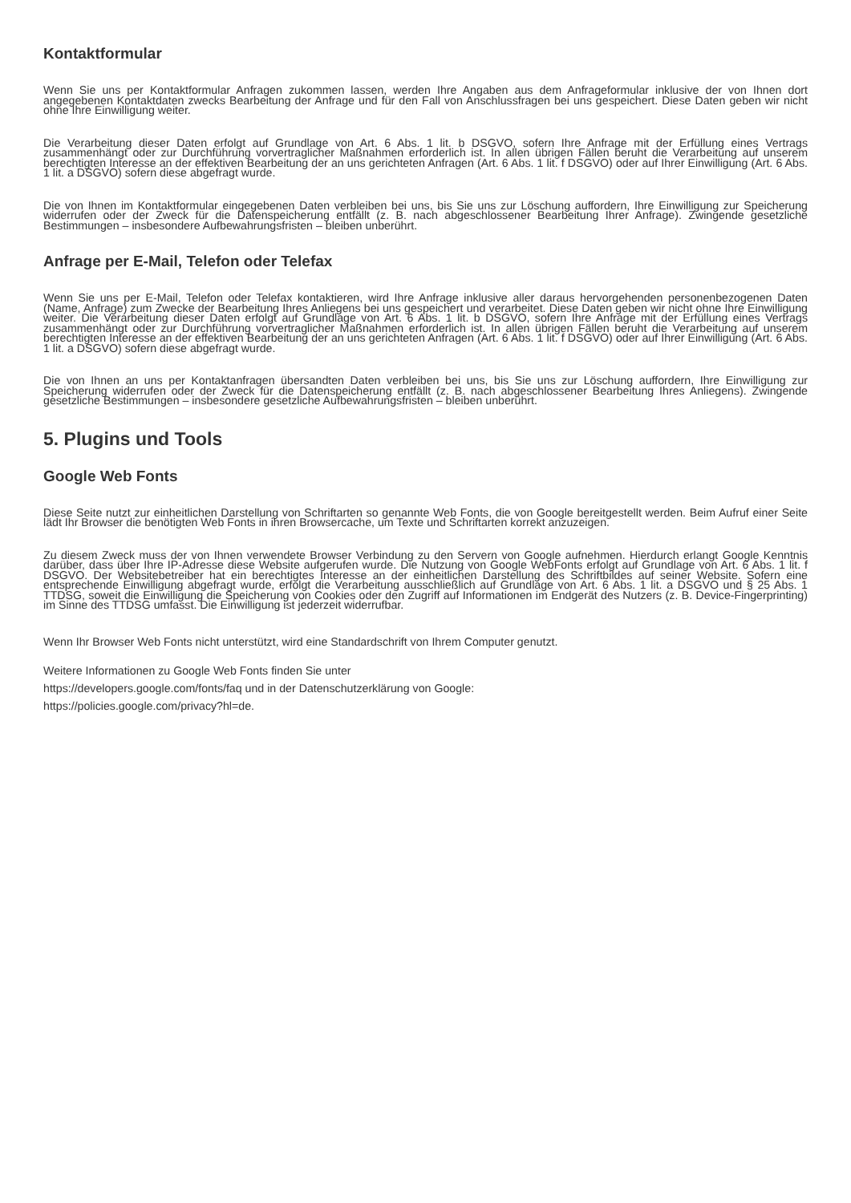Kontaktformular
Wenn Sie uns per Kontaktformular Anfragen zukommen lassen, werden Ihre Angaben aus dem Anfrageformular inklusive der von Ihnen dort angegebenen Kontaktdaten zwecks Bearbeitung der Anfrage und für den Fall von Anschlussfragen bei uns gespeichert. Diese Daten geben wir nicht ohne Ihre Einwilligung weiter.
Die Verarbeitung dieser Daten erfolgt auf Grundlage von Art. 6 Abs. 1 lit. b DSGVO, sofern Ihre Anfrage mit der Erfüllung eines Vertrags zusammenhängt oder zur Durchführung vorvertraglicher Maßnahmen erforderlich ist. In allen übrigen Fällen beruht die Verarbeitung auf unserem berechtigten Interesse an der effektiven Bearbeitung der an uns gerichteten Anfragen (Art. 6 Abs. 1 lit. f DSGVO) oder auf Ihrer Einwilligung (Art. 6 Abs. 1 lit. a DSGVO) sofern diese abgefragt wurde.
Die von Ihnen im Kontaktformular eingegebenen Daten verbleiben bei uns, bis Sie uns zur Löschung auffordern, Ihre Einwilligung zur Speicherung widerrufen oder der Zweck für die Datenspeicherung entfällt (z. B. nach abgeschlossener Bearbeitung Ihrer Anfrage). Zwingende gesetzliche Bestimmungen – insbesondere Aufbewahrungsfristen – bleiben unberührt.
Anfrage per E-Mail, Telefon oder Telefax
Wenn Sie uns per E-Mail, Telefon oder Telefax kontaktieren, wird Ihre Anfrage inklusive aller daraus hervorgehenden personenbezogenen Daten (Name, Anfrage) zum Zwecke der Bearbeitung Ihres Anliegens bei uns gespeichert und verarbeitet. Diese Daten geben wir nicht ohne Ihre Einwilligung weiter. Die Verarbeitung dieser Daten erfolgt auf Grundlage von Art. 6 Abs. 1 lit. b DSGVO, sofern Ihre Anfrage mit der Erfüllung eines Vertrags zusammenhängt oder zur Durchführung vorvertraglicher Maßnahmen erforderlich ist. In allen übrigen Fällen beruht die Verarbeitung auf unserem berechtigten Interesse an der effektiven Bearbeitung der an uns gerichteten Anfragen (Art. 6 Abs. 1 lit. f DSGVO) oder auf Ihrer Einwilligung (Art. 6 Abs. 1 lit. a DSGVO) sofern diese abgefragt wurde.
Die von Ihnen an uns per Kontaktanfragen übersandten Daten verbleiben bei uns, bis Sie uns zur Löschung auffordern, Ihre Einwilligung zur Speicherung widerrufen oder der Zweck für die Datenspeicherung entfällt (z. B. nach abgeschlossener Bearbeitung Ihres Anliegens). Zwingende gesetzliche Bestimmungen – insbesondere gesetzliche Aufbewahrungsfristen – bleiben unberührt.
5. Plugins und Tools
Google Web Fonts
Diese Seite nutzt zur einheitlichen Darstellung von Schriftarten so genannte Web Fonts, die von Google bereitgestellt werden. Beim Aufruf einer Seite lädt Ihr Browser die benötigten Web Fonts in ihren Browsercache, um Texte und Schriftarten korrekt anzuzeigen.
Zu diesem Zweck muss der von Ihnen verwendete Browser Verbindung zu den Servern von Google aufnehmen. Hierdurch erlangt Google Kenntnis darüber, dass über Ihre IP-Adresse diese Website aufgerufen wurde. Die Nutzung von Google WebFonts erfolgt auf Grundlage von Art. 6 Abs. 1 lit. f DSGVO. Der Websitebetreiber hat ein berechtigtes Interesse an der einheitlichen Darstellung des Schriftbildes auf seiner Website. Sofern eine entsprechende Einwilligung abgefragt wurde, erfolgt die Verarbeitung ausschließlich auf Grundlage von Art. 6 Abs. 1 lit. a DSGVO und § 25 Abs. 1 TTDSG, soweit die Einwilligung die Speicherung von Cookies oder den Zugriff auf Informationen im Endgerät des Nutzers (z. B. Device-Fingerprinting) im Sinne des TTDSG umfasst. Die Einwilligung ist jederzeit widerrufbar.
Wenn Ihr Browser Web Fonts nicht unterstützt, wird eine Standardschrift von Ihrem Computer genutzt.
Weitere Informationen zu Google Web Fonts finden Sie unter
https://developers.google.com/fonts/faq und in der Datenschutzerklärung von Google:
https://policies.google.com/privacy?hl=de.